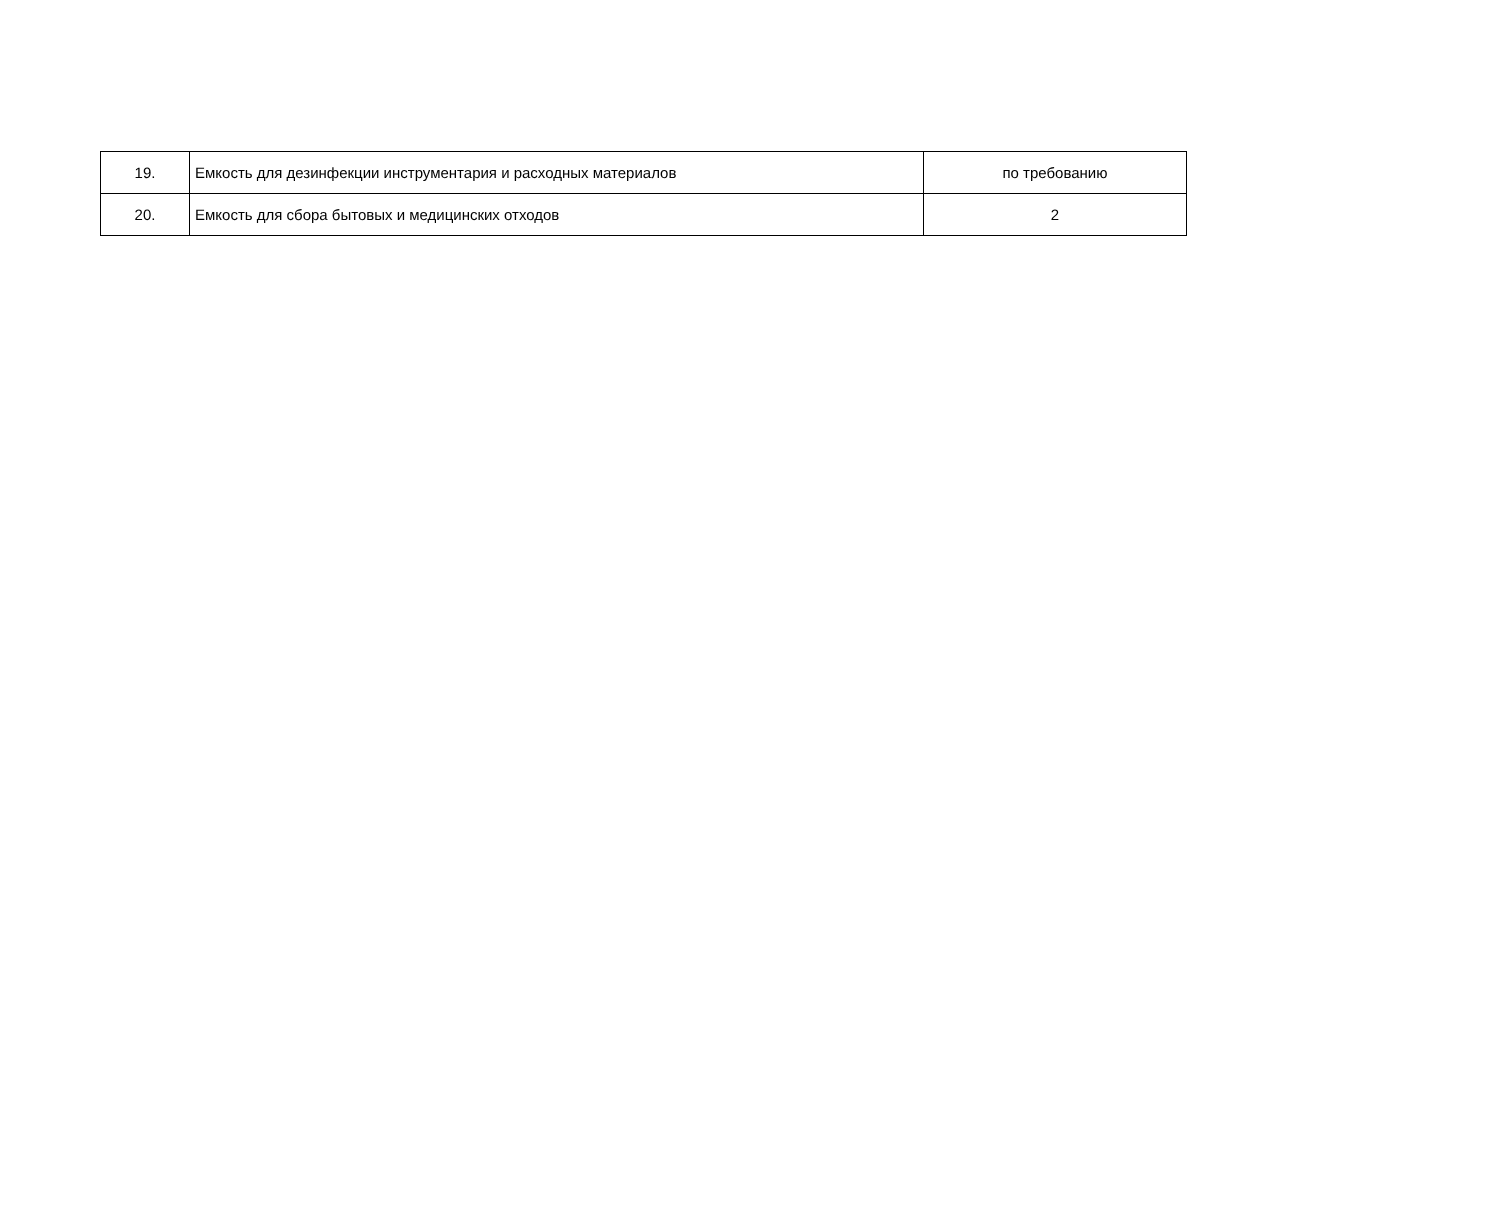| 19. | Емкость для дезинфекции инструментария и расходных материалов | по требованию |
| 20. | Емкость для сбора бытовых и медицинских отходов | 2 |